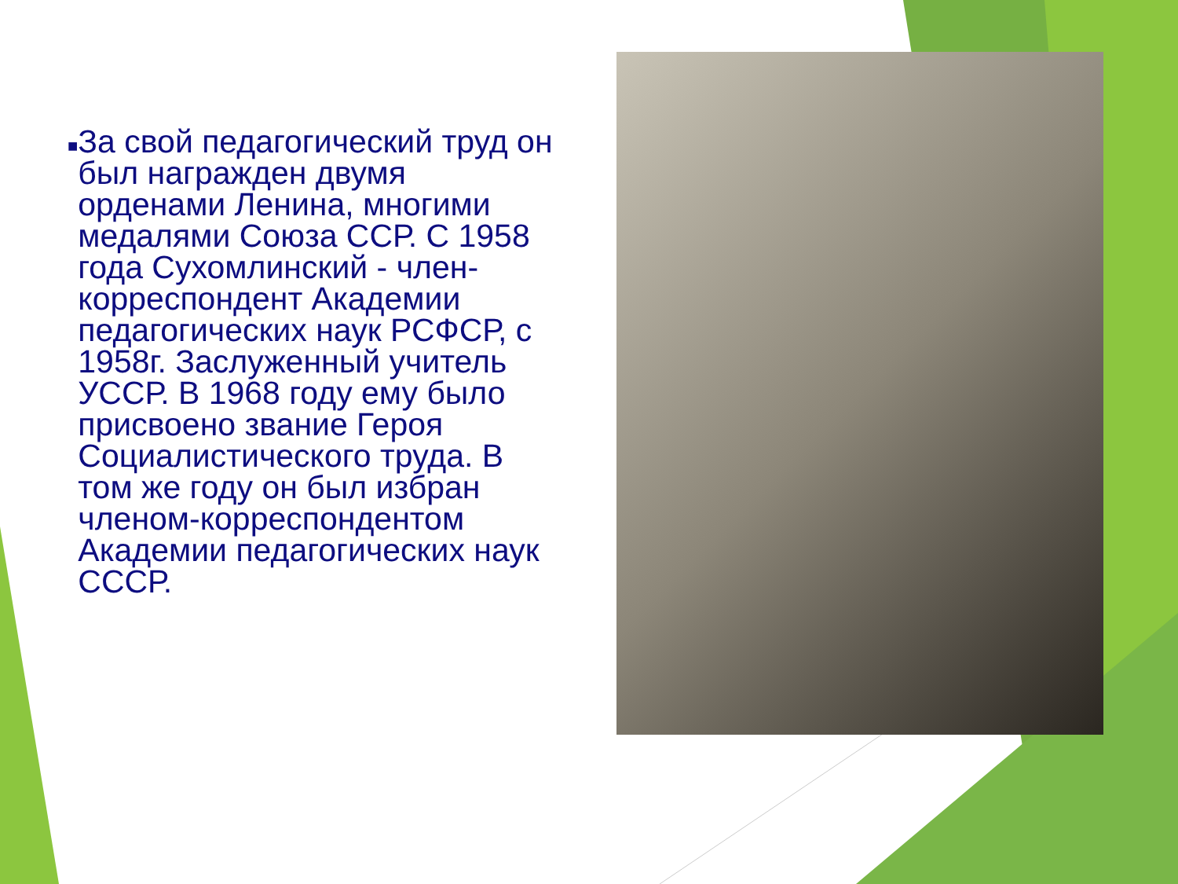■
За свой педагогический труд он был награжден двумя орденами Ленина, многими медалями Союза ССР. С 1958 года Сухомлинский - член-корреспондент Академии педагогических наук РСФСР, с 1958г. Заслуженный учитель УССР. В 1968 году ему было присвоено звание Героя Социалистического труда. В том же году он был избран членом-корреспондентом Академии педагогических наук СССР.